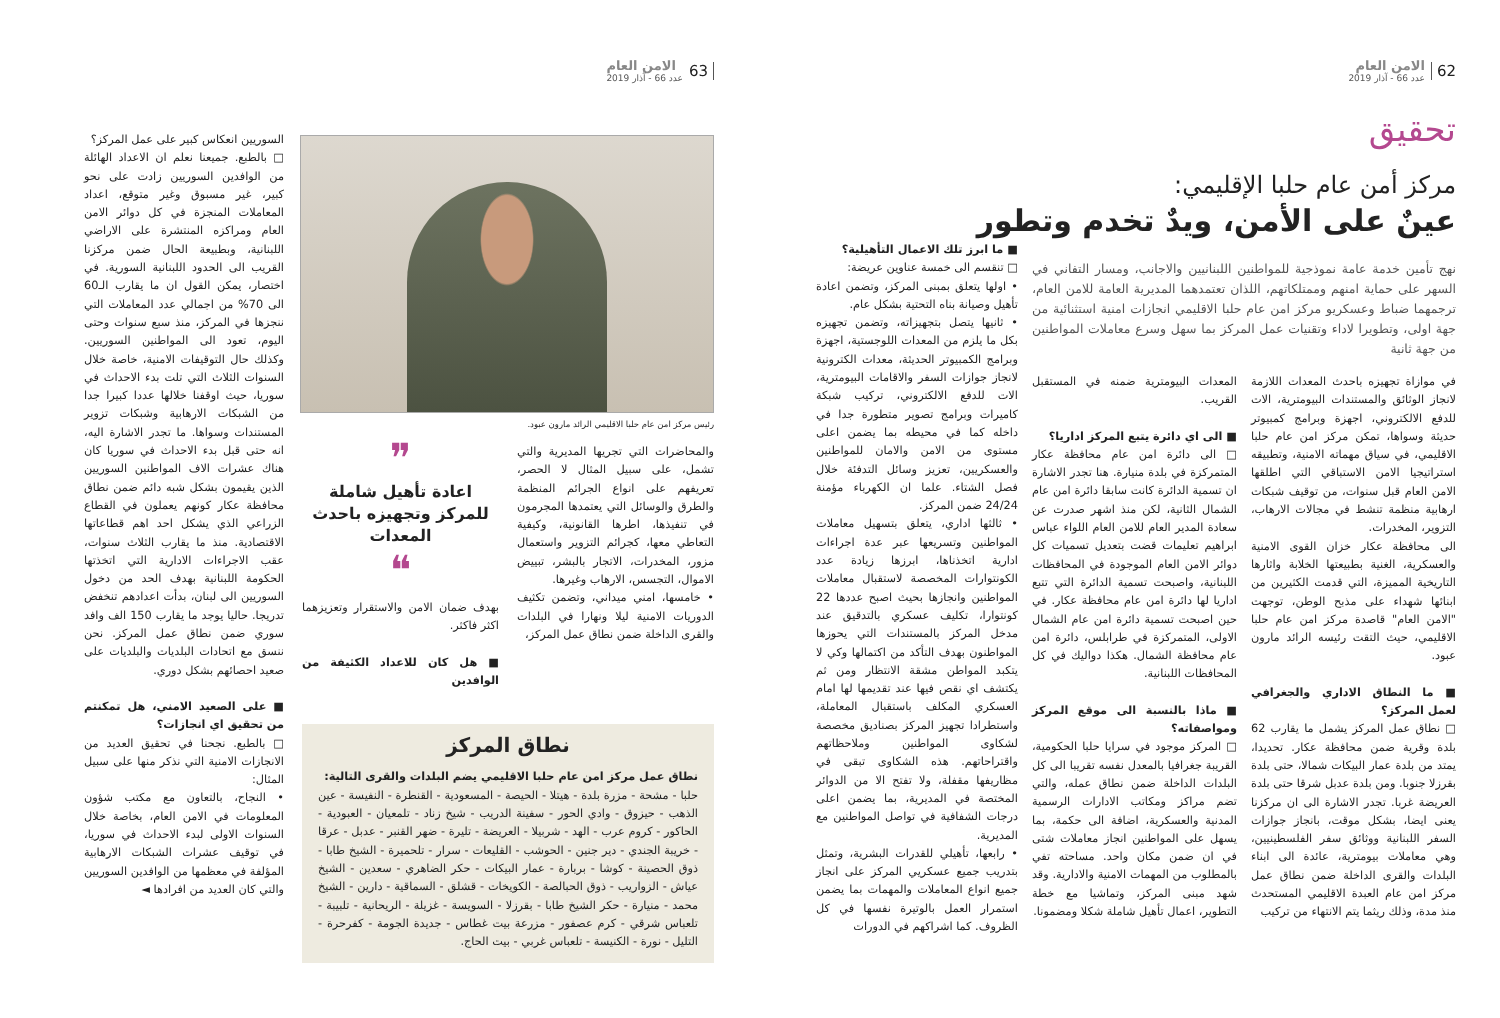62 الامن العام
عدد 66 - آذار 2019
تحقيق
مركز أمن عام حلبا الإقليمي:
عينٌ على الأمن، ويدٌ تخدم وتطور
نهج تأمين خدمة عامة نموذجية للمواطنين اللبنانيين والاجانب، ومسار التفاني في السهر على حماية امنهم وممتلكاتهم، اللذان تعتمدهما المديرية العامة للامن العام، ترجمهما ضباط وعسكريو مركز امن عام حلبا الاقليمي انجازات امنية استثنائية من جهة اولى، وتطويرا لاداء وتقنيات عمل المركز بما سهل وسرع معاملات المواطنين من جهة ثانية
في موازاة تجهيزه باحدث المعدات اللازمة لانجاز الوثائق والمستندات البيومترية، الات للدفع الالكتروني، اجهزة وبرامج كمبيوتر حديثة وسواها، تمكن مركز امن عام حلبا الاقليمي، في سياق مهماته الامنية، وتطبيقه استراتيجيا الامن الاستباقي التي اطلقها الامن العام قبل سنوات، من توقيف شبكات ارهابية منظمة تنشط في مجالات الارهاب، التزوير، المخدرات.
الى محافظة عكار خزان القوى الامنية والعسكرية، الغنية بطبيعتها الخلابة واثارها التاريخية المميزة، التي قدمت الكثيرين من ابنائها شهداء على مذبح الوطن، توجهت "الامن العام" قاصدة مركز امن عام حلبا الاقليمي، حيث التقت رئيسه الرائد مارون عبود.
■ ما النطاق الاداري والجغرافي لعمل المركز؟
□ نطاق عمل المركز يشمل ما يقارب 62 بلدة وقرية ضمن محافظة عكار. تحديدا، يمتد من بلدة عمار البيكات شمالا، حتى بلدة بقرزلا جنوبا. ومن بلدة عدبل شرقا حتى بلدة العريضة غربا. تجدر الاشارة الى ان مركزنا يعنى ايضا، بشكل موقت، بانجاز جوازات السفر اللبنانية ووثائق سفر الفلسطينيين، وهي معاملات بيومترية، عائدة الى ابناء البلدات والقرى الداخلة ضمن نطاق عمل مركز امن عام العبدة الاقليمي المستحدث منذ مدة، وذلك ريثما يتم الانتهاء من تركيب
المعدات البيومترية ضمنه في المستقبل القريب.
■ الى اي دائرة يتبع المركز اداريا؟
□ الى دائرة امن عام محافظة عكار المتمركزة في بلدة منيارة. هنا تجدر الاشارة ان تسمية الدائرة كانت سابقا دائرة امن عام الشمال الثانية، لكن منذ اشهر صدرت عن سعادة المدير العام للامن العام اللواء عباس ابراهيم تعليمات قضت بتعديل تسميات كل دوائر الامن العام الموجودة في المحافظات اللبنانية، واصبحت تسمية الدائرة التي تتبع اداريا لها دائرة امن عام محافظة عكار. في حين اصبحت تسمية دائرة امن عام الشمال الاولى، المتمركزة في طرابلس، دائرة امن عام محافظة الشمال. هكذا دواليك في كل المحافظات اللبنانية.
■ ماذا بالنسبة الى موقع المركز ومواصفاته؟
□ المركز موجود في سرايا حلبا الحكومية، القريبة جغرافيا بالمعدل نفسه تقريبا الى كل البلدات الداخلة ضمن نطاق عمله، والتي تضم مراكز ومكاتب الادارات الرسمية المدنية والعسكرية، اضافة الى حكمة، بما يسهل على المواطنين انجاز معاملات شتى في ان ضمن مكان واحد. مساحته تفي بالمطلوب من المهمات الامنية والادارية. وقد شهد مبنى المركز، وتماشيا مع خطة التطوير، اعمال تأهيل شاملة شكلا ومضمونا.
■ ما ابرز تلك الاعمال التأهيلية؟
□ تنقسم الى خمسة عناوين عريضة:
• اولها يتعلق بمبنى المركز، وتضمن اعادة تأهيل وصيانة بناه التحتية بشكل عام.
• ثانيها يتصل بتجهيزاته، وتضمن تجهيزه بكل ما يلزم من المعدات اللوجستية، اجهزة وبرامج الكمبيوتر الحديثة، معدات الكترونية لانجاز جوازات السفر والاقامات البيومترية، الات للدفع الالكتروني، تركيب شبكة كاميرات وبرامج تصوير متطورة جدا في داخله كما في محيطه بما يضمن اعلى مستوى من الامن والامان للمواطنين والعسكريين، تعزيز وسائل التدفئة خلال فصل الشتاء. علما ان الكهرباء مؤمنة 24/24 ضمن المركز.
• ثالثها اداري، يتعلق بتسهيل معاملات المواطنين وتسريعها عبر عدة اجراءات ادارية اتخذناها، ابرزها زيادة عدد الكونتوارات المخصصة لاستقبال معاملات المواطنين وانجازها بحيث اصبح عددها 22 كونتوارا، تكليف عسكري بالتدقيق عند مدخل المركز بالمستندات التي يحوزها المواطنون بهدف التأكد من اكتمالها وكي لا يتكبد المواطن مشقة الانتظار ومن ثم يكتشف اي نقص فيها عند تقديمها لها امام العسكري المكلف باستقبال المعاملة، واستطرادا تجهيز المركز بصناديق مخصصة لشكاوى المواطنين وملاحظاتهم واقتراحاتهم. هذه الشكاوى تبقى في مظاريفها مقفلة، ولا تفتح الا من الدوائر المختصة في المديرية، بما يضمن اعلى درجات الشفافية في تواصل المواطنين مع المديرية.
• رابعها، تأهيلي للقدرات البشرية، وتمثل بتدريب جميع عسكريي المركز على انجاز جميع انواع المعاملات والمهمات بما يضمن استمرار العمل بالوتيرة نفسها في كل الظروف. كما اشراكهم في الدورات
الامن العام
عدد 66 - آذار 2019 63
رئيس مركز امن عام حلبا الاقليمي الرائد مارون عبود.
والمحاضرات التي تجريها المديرية والتي تشمل، على سبيل المثال لا الحصر، تعريفهم على انواع الجرائم المنظمة والطرق والوسائل التي يعتمدها المجرمون في تنفيذها، اطرها القانونية، وكيفية التعاطي معها، كجرائم التزوير واستعمال مزور، المخدرات، الاتجار بالبشر، تبييض الاموال، التجسس، الارهاب وغيرها.
• خامسها، امني ميداني، وتضمن تكثيف الدوريات الامنية ليلا ونهارا في البلدات والقرى الداخلة ضمن نطاق عمل المركز،
❞
اعادة تأهيل شاملة للمركز وتجهيزه باحدث المعدات
❝
بهدف ضمان الامن والاستقرار وتعزيزهما اكثر فاكثر.
■ هل كان للاعداد الكثيفة من الوافدين
نطاق المركز
نطاق عمل مركز امن عام حلبا الاقليمي يضم البلدات والقرى التالية:
حلبا - مشحة - مزرة بلدة - هيتلا - الحيصة - المسعودية - القنطرة - النفيسة - عين الذهب - حيزوق - وادي الحور - سفينة الدريب - شيخ زناد - تلمعيان - العبودية - الحاكور - كروم عرب - الهد - شربيلا - العريضة - تليرة - ضهر القنبر - عدبل - عرقا - خريبة الجندي - دير جنين - الحوشب - القليعات - سرار - تلحميرة - الشيخ طابا - ذوق الحصينة - كوشا - بربارة - عمار البيكات - حكر الضاهري - سعدين - الشيخ عياش - الزواريب - ذوق الحبالصة - الكويخات - قشلق - السماقية - دارين - الشيخ محمد - منيارة - حكر الشيخ طابا - بقرزلا - السويسة - غزيلة - الريحانية - تلبيبة - تلعباس شرقي - كرم عصفور - مزرعة بيت غطاس - جديدة الجومة - كفرحرة - التليل - نورة - الكنيسة - تلعباس غربي - بيت الحاج.
السوريين انعكاس كبير على عمل المركز؟
□ بالطبع. جميعنا نعلم ان الاعداد الهائلة من الوافدين السوريين زادت على نحو كبير، غير مسبوق وغير متوقع، اعداد المعاملات المنجزة في كل دوائر الامن العام ومراكزه المنتشرة على الاراضي اللبنانية، وبطبيعة الحال ضمن مركزنا القريب الى الحدود اللبنانية السورية. في اختصار، يمكن القول ان ما يقارب الـ60 الى 70% من اجمالي عدد المعاملات التي ننجزها في المركز، منذ سبع سنوات وحتى اليوم، تعود الى المواطنين السوريين. وكذلك حال التوقيفات الامنية، خاصة خلال السنوات الثلاث التي تلت بدء الاحداث في سوريا، حيث اوقفنا خلالها عددا كبيرا جدا من الشبكات الارهابية وشبكات تزوير المستندات وسواها. ما تجدر الاشارة اليه، انه حتى قبل بدء الاحداث في سوريا كان هناك عشرات الاف المواطنين السوريين الذين يقيمون بشكل شبه دائم ضمن نطاق محافظة عكار كونهم يعملون في القطاع الزراعي الذي يشكل احد اهم قطاعاتها الاقتصادية. منذ ما يقارب الثلاث سنوات، عقب الاجراءات الادارية التي اتخذتها الحكومة اللبنانية بهدف الحد من دخول السوريين الى لبنان، بدأت اعدادهم تنخفض تدريجا. حاليا يوجد ما يقارب 150 الف وافد سوري ضمن نطاق عمل المركز. نحن ننسق مع اتحادات البلديات والبلديات على صعيد احصائهم بشكل دوري.
■ على الصعيد الامني، هل تمكنتم من تحقيق اي انجازات؟
□ بالطبع. نجحنا في تحقيق العديد من الانجازات الامنية التي نذكر منها على سبيل المثال:
• النجاح، بالتعاون مع مكتب شؤون المعلومات في الامن العام، بخاصة خلال السنوات الاولى لبدء الاحداث في سوريا، في توقيف عشرات الشبكات الارهابية المؤلفة في معظمها من الوافدين السوريين والتي كان العديد من افرادها ◄